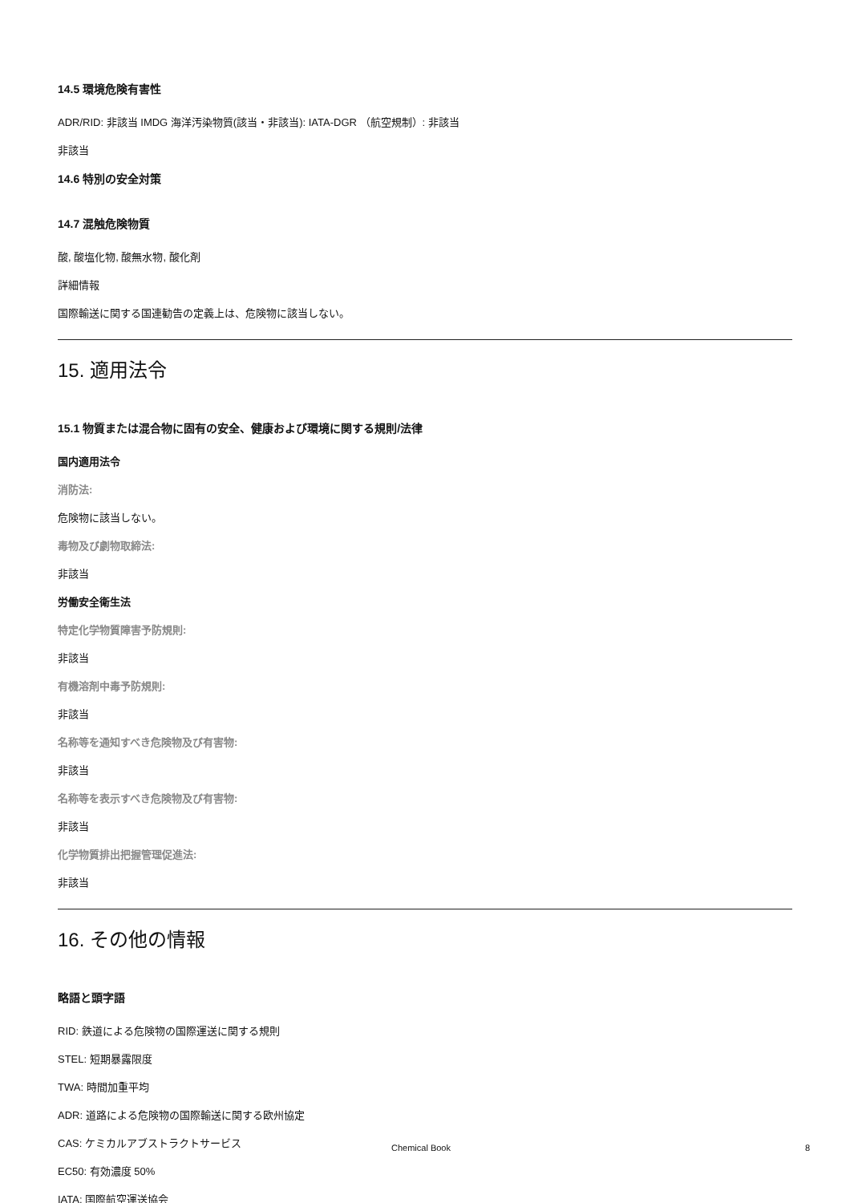14.5 環境危険有害性
ADR/RID: 非該当 IMDG 海洋汚染物質(該当・非該当): IATA-DGR （航空規制）: 非該当
非該当
14.6 特別の安全対策
14.7 混触危険物質
酸, 酸塩化物, 酸無水物, 酸化剤
詳細情報
国際輸送に関する国連勧告の定義上は、危険物に該当しない。
15. 適用法令
15.1 物質または混合物に固有の安全、健康および環境に関する規則/法律
国内適用法令
消防法:
危険物に該当しない。
毒物及び劇物取締法:
非該当
労働安全衛生法
特定化学物質障害予防規則:
非該当
有機溶剤中毒予防規則:
非該当
名称等を通知すべき危険物及び有害物:
非該当
名称等を表示すべき危険物及び有害物:
非該当
化学物質排出把握管理促進法:
非該当
16. その他の情報
略語と頭字語
RID: 鉄道による危険物の国際運送に関する規則
STEL: 短期暴露限度
TWA: 時間加重平均
ADR: 道路による危険物の国際輸送に関する欧州協定
CAS: ケミカルアブストラクトサービス
EC50: 有効濃度 50%
IATA: 国際航空運送協会
Chemical Book 8